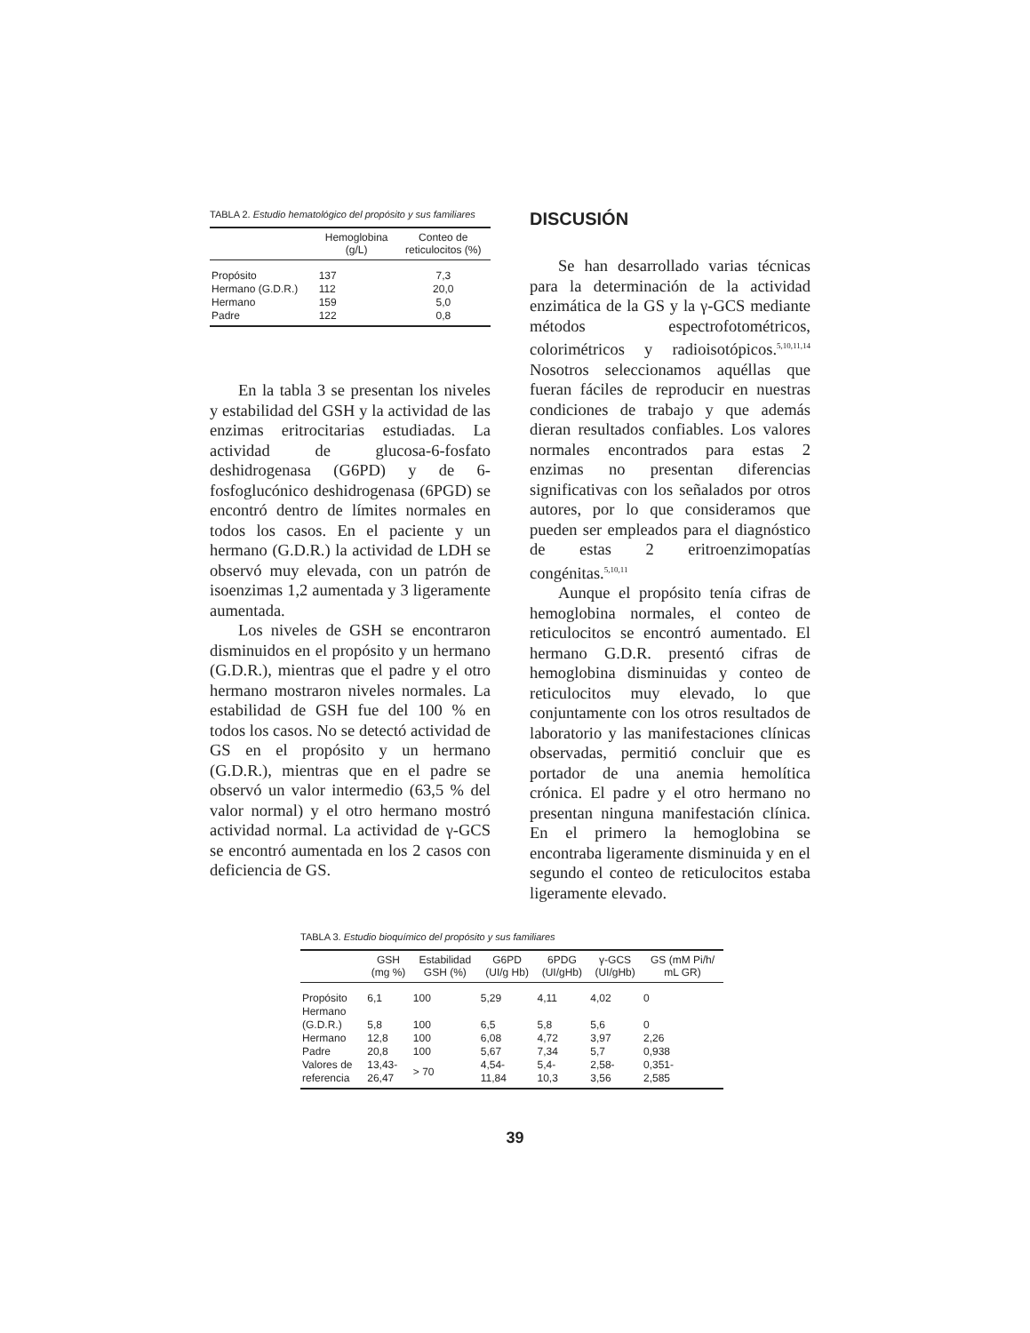TABLA 2. Estudio hematológico del propósito y sus familiares
| | Hemoglobina (g/L) | Conteo de reticulocitos (%) |
| --- | --- | --- |
| Propósito | 137 | 7,3 |
| Hermano (G.D.R.) | 112 | 20,0 |
| Hermano | 159 | 5,0 |
| Padre | 122 | 0,8 |
En la tabla 3 se presentan los niveles y estabilidad del GSH y la actividad de las enzimas eritrocitarias estudiadas. La actividad de glucosa-6-fosfato deshidrogenasa (G6PD) y de 6-fosfoglucónico deshidrogenasa (6PGD) se encontró dentro de límites normales en todos los casos. En el paciente y un hermano (G.D.R.) la actividad de LDH se observó muy elevada, con un patrón de isoenzimas 1,2 aumentada y 3 ligeramente aumentada.
Los niveles de GSH se encontraron disminuidos en el propósito y un hermano (G.D.R.), mientras que el padre y el otro hermano mostraron niveles normales. La estabilidad de GSH fue del 100 % en todos los casos. No se detectó actividad de GS en el propósito y un hermano (G.D.R.), mientras que en el padre se observó un valor intermedio (63,5 % del valor normal) y el otro hermano mostró actividad normal. La actividad de γ-GCS se encontró aumentada en los 2 casos con deficiencia de GS.
DISCUSIÓN
Se han desarrollado varias técnicas para la determinación de la actividad enzimática de la GS y la γ-GCS mediante métodos espectrofotométricos, colorimétricos y radioisotópicos.<sup>5,10,11,14</sup> Nosotros seleccionamos aquéllas que fueran fáciles de reproducir en nuestras condiciones de trabajo y que además dieran resultados confiables. Los valores normales encontrados para estas 2 enzimas no presentan diferencias significativas con los señalados por otros autores, por lo que consideramos que pueden ser empleados para el diagnóstico de estas 2 eritroenzimopatías congénitas.<sup>5,10,11</sup>
Aunque el propósito tenía cifras de hemoglobina normales, el conteo de reticulocitos se encontró aumentado. El hermano G.D.R. presentó cifras de hemoglobina disminuidas y conteo de reticulocitos muy elevado, lo que conjuntamente con los otros resultados de laboratorio y las manifestaciones clínicas observadas, permitió concluir que es portador de una anemia hemolítica crónica. El padre y el otro hermano no presentan ninguna manifestación clínica. En el primero la hemoglobina se encontraba ligeramente disminuida y en el segundo el conteo de reticulocitos estaba ligeramente elevado.
TABLA 3. Estudio bioquímico del propósito y sus familiares
| | GSH (mg %) | Estabilidad GSH (%) | G6PD (UI/g Hb) | 6PDG (UI/gHb) | γ-GCS (UI/gHb) | GS (mM Pi/h/ mL GR) |
| --- | --- | --- | --- | --- | --- | --- |
| Propósito | 6,1 | 100 | 5,29 | 4,11 | 4,02 | 0 |
| Hermano (G.D.R.) | 5,8 | 100 | 6,5 | 5,8 | 5,6 | 0 |
| Hermano | 12,8 | 100 | 6,08 | 4,72 | 3,97 | 2,26 |
| Padre | 20,8 | 100 | 5,67 | 7,34 | 5,7 | 0,938 |
| Valores de referencia | 13,43- 26,47 | > 70 | 4,54- 11,84 | 5,4- 10,3 | 2,58- 3,56 | 0,351- 2,585 |
39